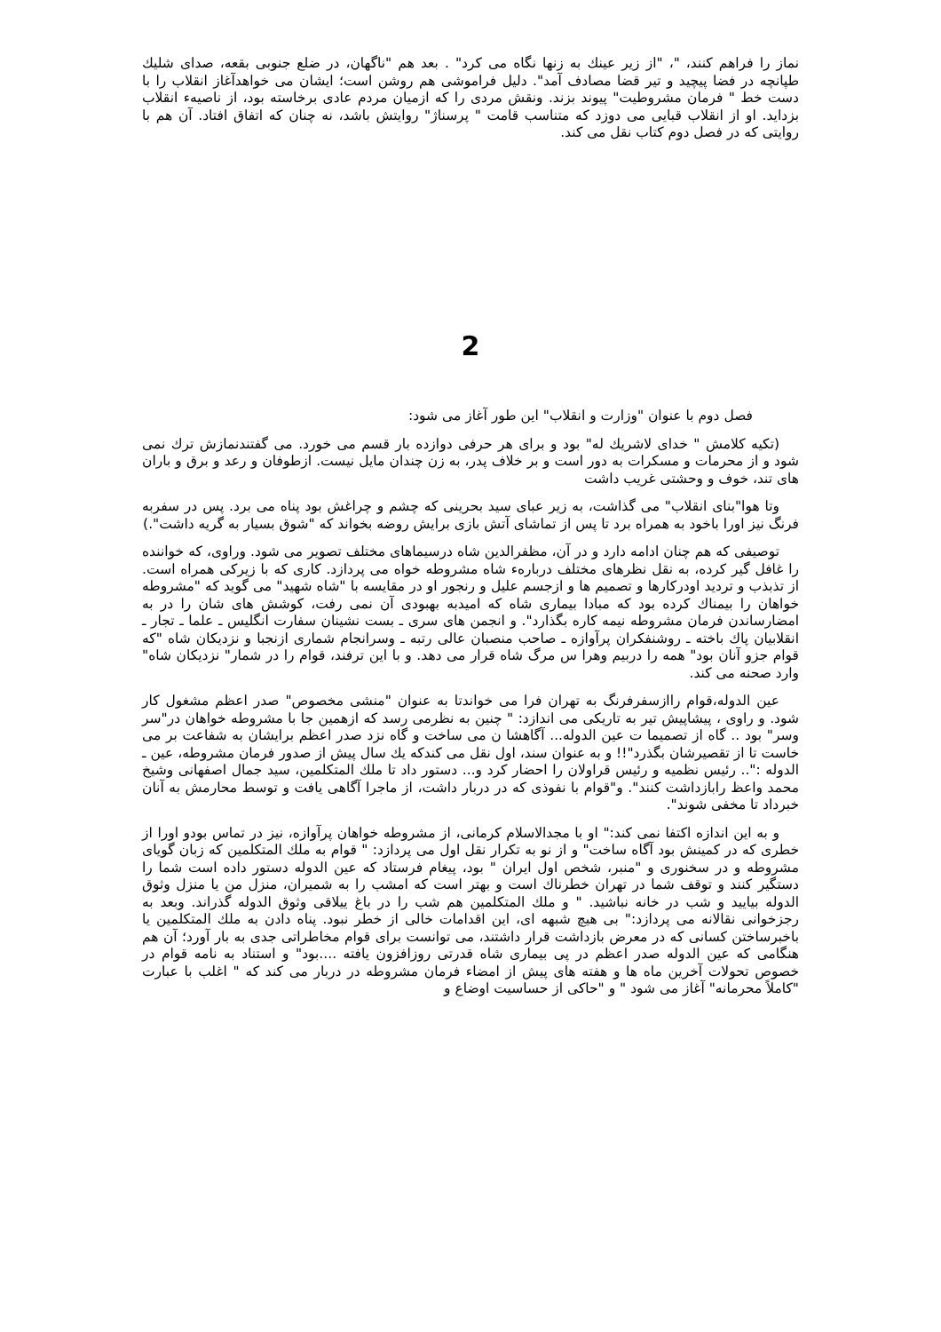نماز را فراهم کنند، "، "از زیر عینك به زنها نگاه می کرد" . بعد هم "ناگهان، در ضلع جنوبی بقعه، صدای شلیك طپانچه در فضا پیچید و تیر قضا مصادف آمد". دلیل فراموشی هم روشن است؛ ایشان می خواهدآغاز انقلاب را با دست خط " فرمان مشروطیت" پیوند بزند. ونقش مردی را که ازمیان مردم عادی برخاسته بود، از ناصیهء انقلاب بزداید. او از انقلاب قبایی می دوزد که متناسب قامت " پرسناژ" روایتش باشد، نه چنان که اتفاق افتاد. آن هم با روایتی که در فصل دوم کتاب نقل می کند.
2
فصل دوم با عنوان "وزارت و انقلاب" این طور آغاز می شود:
(تکیه کلامش " خدای لاشریك له" بود و برای هر حرفی دوازده بار قسم می خورد. می گفتندنمازش ترك نمی شود و از محرمات و مسکرات به دور است و بر خلاف پدر، به زن چندان مایل نیست. ازطوفان و رعد و برق و باران های تند، خوف و وحشتی غریب داشت
وتا هوا"بنای انقلاب" می گذاشت، به زیر عبای سید بحرینی که چشم و چراغش بود پناه می برد. پس در سفربه فرنگ نیز اورا باخود به همراه برد تا پس از تماشای آتش بازی برایش روضه بخواند که "شوق بسیار به گریه داشت".)
توصیفی که هم چنان ادامه دارد و در آن، مظفرالدین شاه درسیماهای مختلف تصویر می شود. وراوی، که خواننده را غافل گیر کرده، به نقل نظرهای مختلف دربارهء شاه مشروطه خواه می پردازد. کاری که با زیرکی همراه است. از تذبذب و تردید اودرکارها و تصمیم ها و ازجسم علیل و رنجور او در مقایسه با "شاه شهید" می گوید که "مشروطه خواهان را بیمناك کرده بود که مبادا بیماری شاه که امیدبه بهبودی آن نمی رفت، کوشش های شان را در به امضارساندن فرمان مشروطه نیمه کاره بگذارد". و انجمن های سری ـ بست نشینان سفارت انگلیس ـ علما ـ تجار ـ انقلابیان پاك باخته ـ روشنفکران پرآوازه ـ صاحب منصبان عالی رتبه ـ وسرانجام شماری ازنجبا و نزدیکان شاه "که قوام جزو آنان بود" همه را دربیم وهرا س مرگ شاه قرار می دهد. و با این ترفند، قوام را در شمار" نزدیکان شاه" وارد صحنه می کند.
عین الدوله،قوام راازسفرفرنگ به تهران فرا می خواندتا به عنوان "منشی مخصوص" صدر اعظم مشغول کار شود. و راوی ، پیشاپیش تیر به تاریکی می اندازد: " چنین به نظرمی رسد که ازهمین جا با مشروطه خواهان در"سر وسر" بود .. گاه از تصمیما ت عین الدوله... آگاهشا ن می ساخت و گاه نزد صدر اعظم برایشان به شفاعت بر می خاست تا از تقصیرشان بگذرد"!! و به عنوان سند، اول نقل می کندکه یك سال پیش از صدور فرمان مشروطه، عین ـ الدوله :".. رئیس نظمیه و رئیس قراولان را احضار کرد و... دستور داد تا ملك المتکلمین، سید جمال اصفهانی وشیخ محمد واعظ رابازداشت کنند". و"قوام با نفوذی که در دربار داشت، از ماجرا آگاهی یافت و توسط محارمش به آنان خبرداد تا مخفی شوند".
و به این اندازه اکتفا نمی کند:" او با مجدالاسلام کرمانی، از مشروطه خواهان پرآوازه، نیز در تماس بودو اورا از خطری که در کمینش بود آگاه ساخت" و از نو به تکرار نقل اول می پردازد: " قوام به ملك المتکلمین که زبان گویای مشروطه و در سخنوری و "منبر، شخص اول ایران " بود، پیغام فرستاد که عین الدوله دستور داده است شما را دستگیر کنند و توقف شما در تهران خطرناك است و بهتر است که امشب را به شمیران، منزل من یا منزل وثوق الدوله بیایید و شب در خانه نباشید. " و ملك المتکلمین هم شب را در باغ ییلاقی وثوق الدوله گذراند. وبعد به رجزخوانی نقالانه می پردازد:" بی هیچ شبهه ای، این اقدامات خالی از خطر نبود. پناه دادن به ملك المتکلمین یا باخبرساختن کسانی که در معرض بازداشت قرار داشتند، می توانست برای قوام مخاطراتی جدی به بار آورد؛ آن هم هنگامی که عین الدوله صدر اعظم در پی بیماری شاه قدرتی روزافزون یافته ....بود" و استناد به نامه قوام در خصوص تحولات آخرین ماه ها و هفته های پیش از امضاء فرمان مشروطه در دربار می کند که " اغلب با عبارت "کاملاً محرمانه" آغاز می شود " و "حاکی از حساسیت اوضاع و